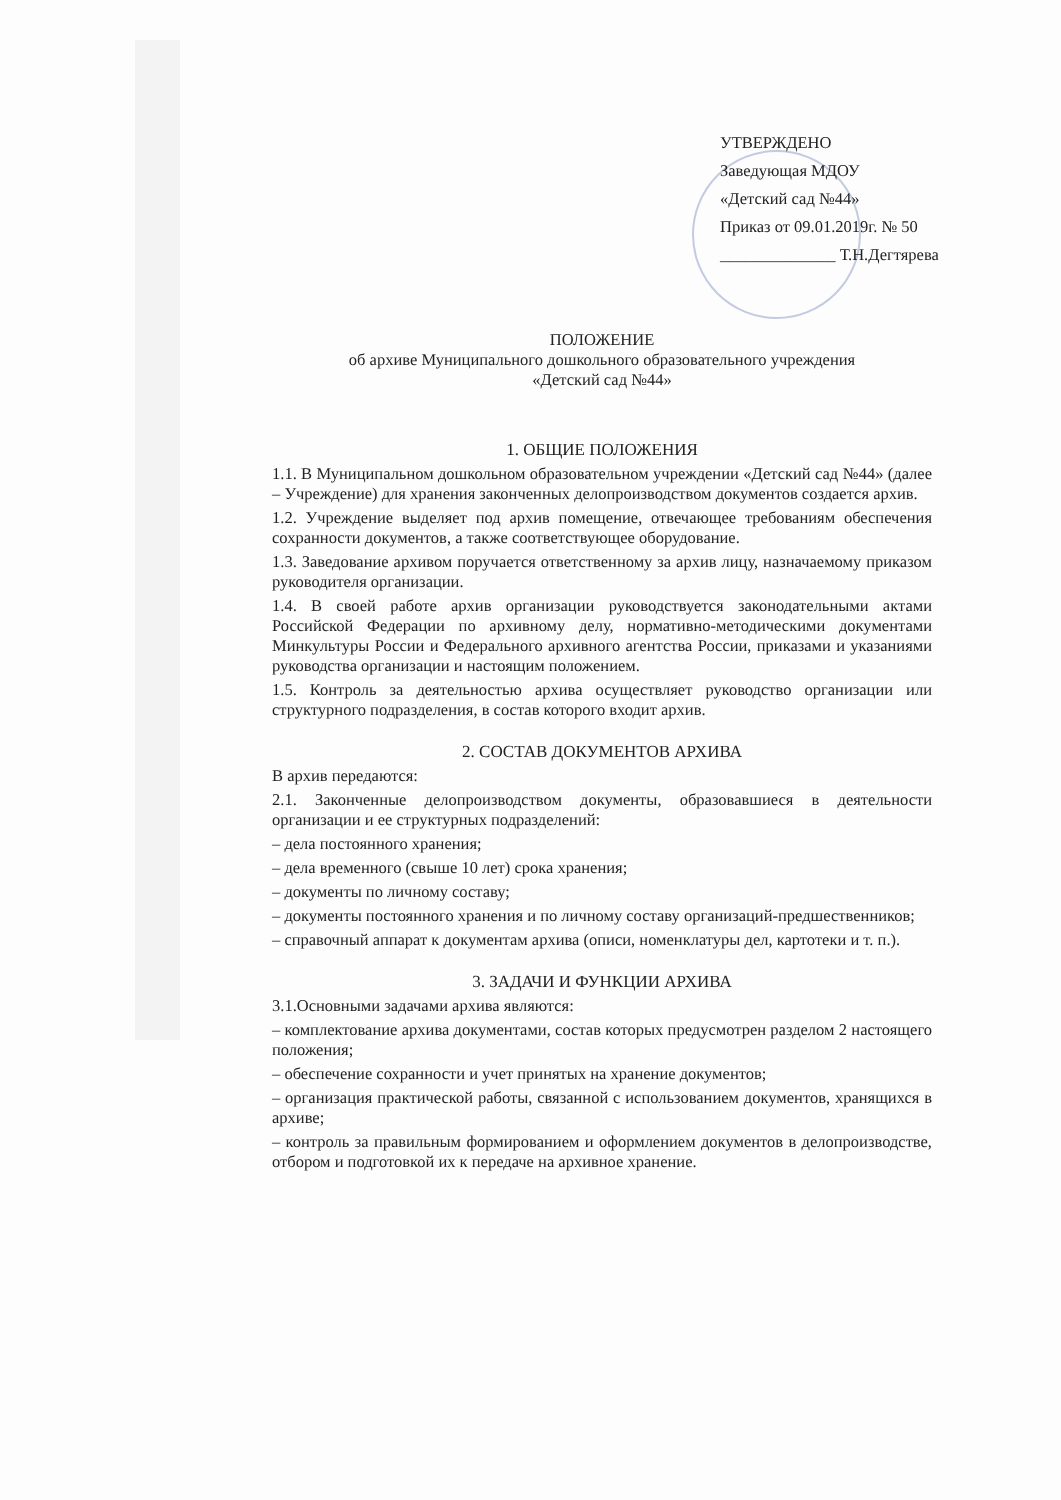УТВЕРЖДЕНО
Заведующая МДОУ
«Детский сад №44»
Приказ от 09.01.2019г. № 50
______________ Т.Н.Дегтярева
ПОЛОЖЕНИЕ
об архиве Муниципального дошкольного образовательного учреждения
«Детский сад №44»
1. ОБЩИЕ ПОЛОЖЕНИЯ
1.1. В Муниципальном дошкольном образовательном учреждении «Детский сад №44» (далее – Учреждение) для хранения законченных делопроизводством документов создается архив.
1.2. Учреждение выделяет под архив помещение, отвечающее требованиям обеспечения сохранности документов, а также соответствующее оборудование.
1.3. Заведование архивом поручается ответственному за архив лицу, назначаемому приказом руководителя организации.
1.4. В своей работе архив организации руководствуется законодательными актами Российской Федерации по архивному делу, нормативно-методическими документами Минкультуры России и Федерального архивного агентства России, приказами и указаниями руководства организации и настоящим положением.
1.5. Контроль за деятельностью архива осуществляет руководство организации или структурного подразделения, в состав которого входит архив.
2. СОСТАВ ДОКУМЕНТОВ АРХИВА
В архив передаются:
2.1. Законченные делопроизводством документы, образовавшиеся в деятельности организации и ее структурных подразделений:
– дела постоянного хранения;
– дела временного (свыше 10 лет) срока хранения;
– документы по личному составу;
– документы постоянного хранения и по личному составу организаций-предшественников;
– справочный аппарат к документам архива (описи, номенклатуры дел, картотеки и т. п.).
3. ЗАДАЧИ И ФУНКЦИИ АРХИВА
3.1.Основными задачами архива являются:
– комплектование архива документами, состав которых предусмотрен разделом 2 настоящего положения;
– обеспечение сохранности и учет принятых на хранение документов;
– организация практической работы, связанной с использованием документов, хранящихся в архиве;
– контроль за правильным формированием и оформлением документов в делопроизводстве, отбором и подготовкой их к передаче на архивное хранение.